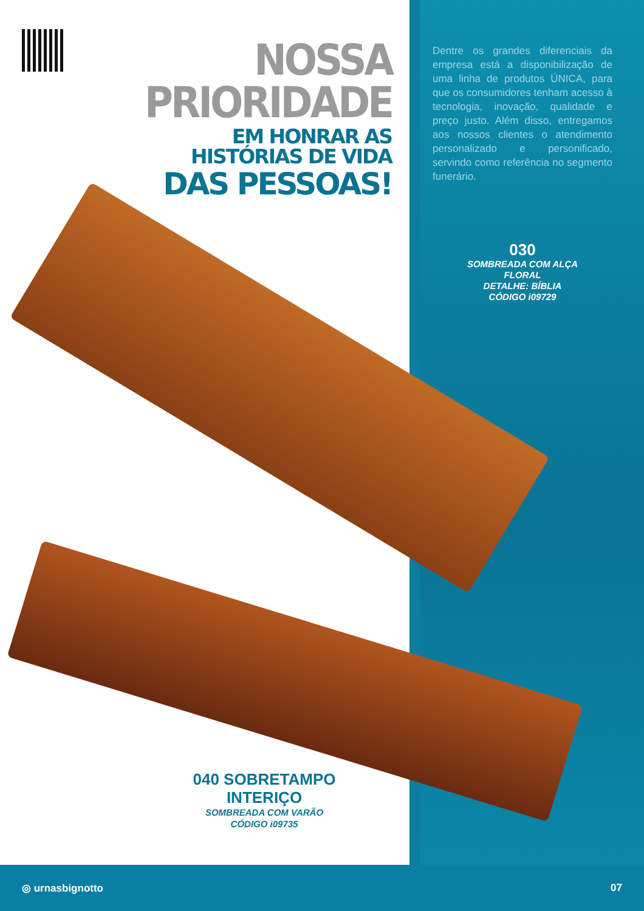NOSSA PRIORIDADE
EM HONRAR AS HISTÓRIAS DE VIDA
DAS PESSOAS!
Dentre os grandes diferenciais da empresa está a disponibilização de uma linha de produtos ÚNICA, para que os consumidores tenham acesso à tecnologia, inovação, qualidade e preço justo. Além disso, entregamos aos nossos clientes o atendimento personalizado e personificado, servindo como referência no segmento funerário.
030
SOMBREADA COM ALÇA FLORAL
DETALHE: BÍBLIA
CÓDIGO i09729
040 SOBRETAMPO INTERIÇO
SOMBREADA COM VARÃO
CÓDIGO i09735
◎ urnasbignotto 07